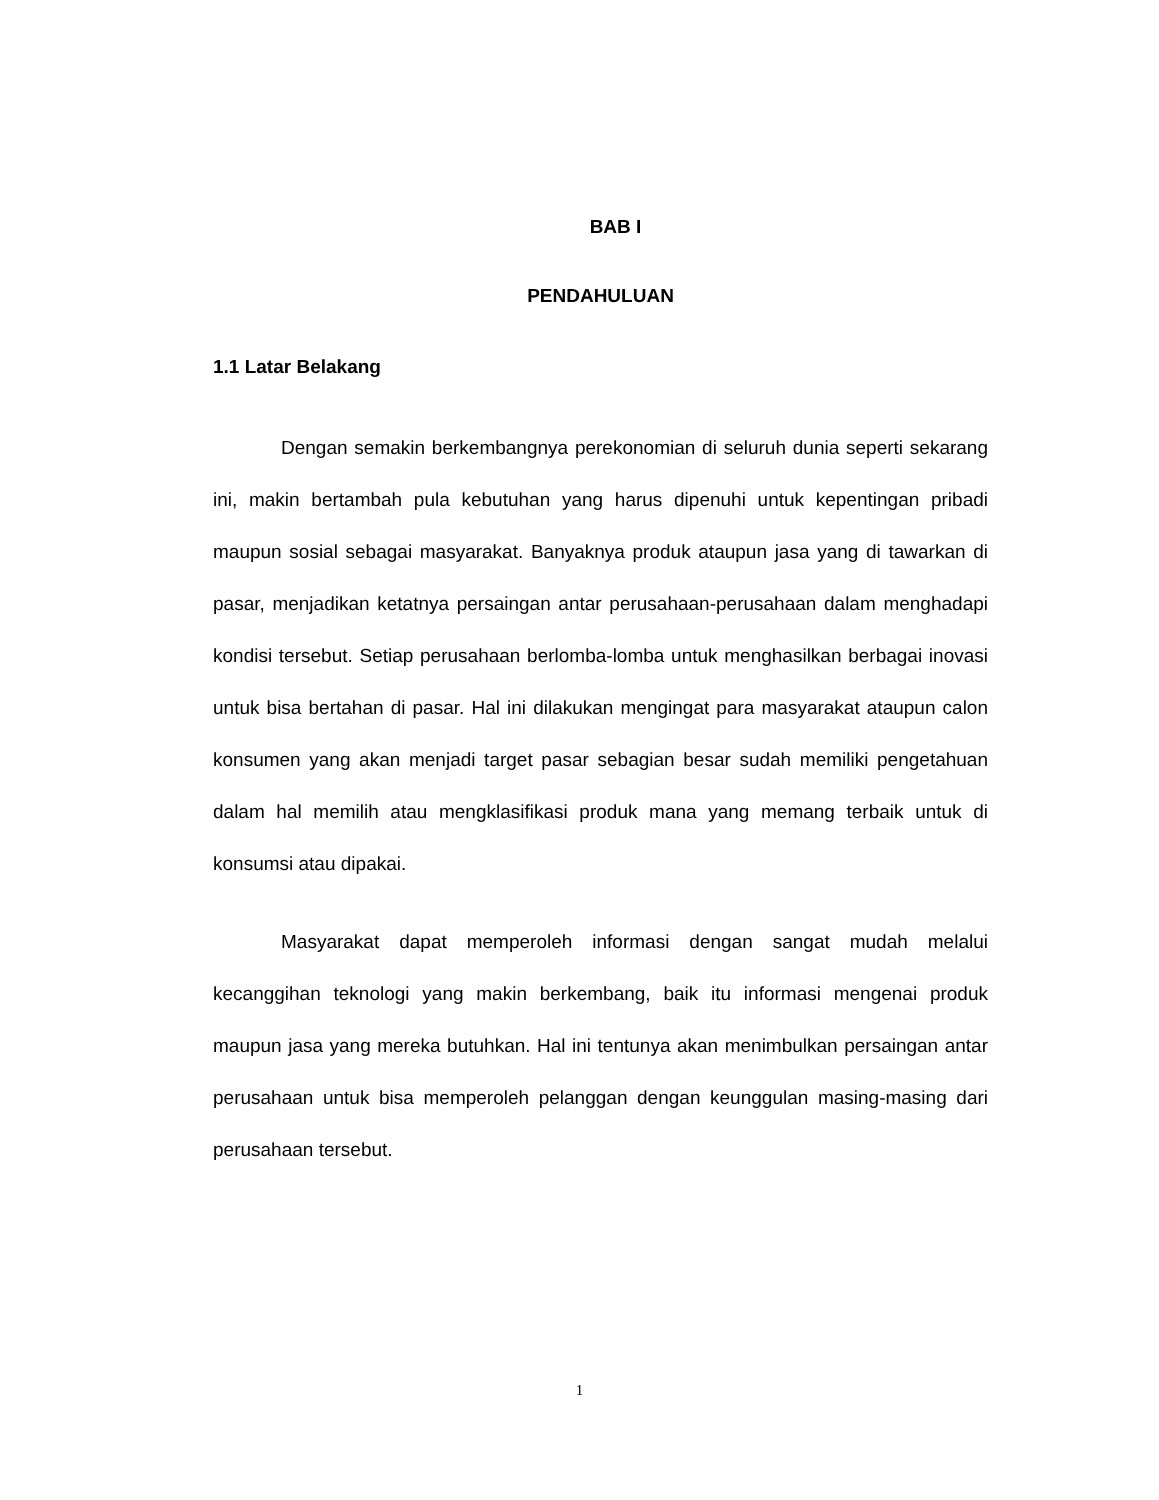BAB I
PENDAHULUAN
1.1 Latar Belakang
Dengan semakin berkembangnya perekonomian di seluruh dunia seperti sekarang ini, makin bertambah pula kebutuhan yang harus dipenuhi untuk kepentingan pribadi maupun sosial sebagai masyarakat. Banyaknya produk ataupun jasa yang di tawarkan di pasar, menjadikan ketatnya persaingan antar perusahaan-perusahaan dalam menghadapi kondisi tersebut. Setiap perusahaan berlomba-lomba untuk menghasilkan berbagai inovasi untuk bisa bertahan di pasar. Hal ini dilakukan mengingat para masyarakat ataupun calon konsumen yang akan menjadi target pasar sebagian besar sudah memiliki pengetahuan dalam hal memilih atau mengklasifikasi produk mana yang memang terbaik untuk di konsumsi atau dipakai.
Masyarakat dapat memperoleh informasi dengan sangat mudah melalui kecanggihan teknologi yang makin berkembang, baik itu informasi mengenai produk maupun jasa yang mereka butuhkan. Hal ini tentunya akan menimbulkan persaingan antar perusahaan untuk bisa memperoleh pelanggan dengan keunggulan masing-masing dari perusahaan tersebut.
1